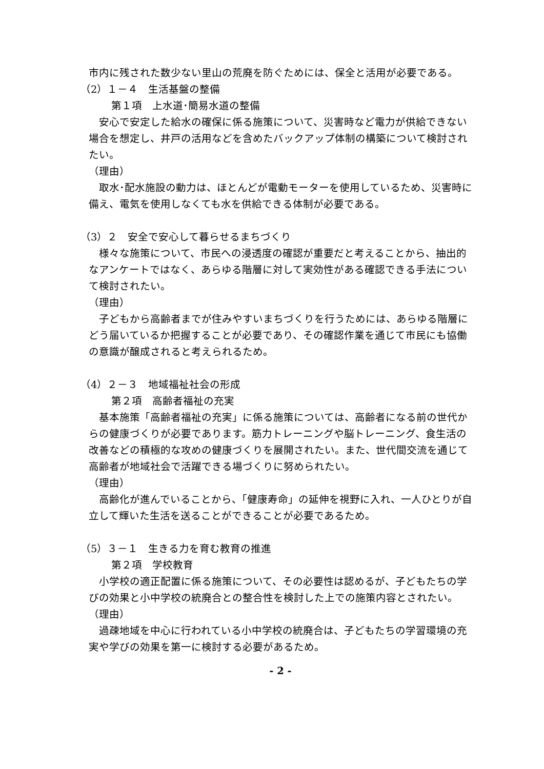市内に残された数少ない里山の荒廃を防ぐためには、保全と活用が必要である。
（2）１－４　生活基盤の整備
第１項　上水道･簡易水道の整備
　安心で安定した給水の確保に係る施策について、災害時など電力が供給できない場合を想定し、井戸の活用などを含めたバックアップ体制の構築について検討されたい。
（理由）
　取水･配水施設の動力は、ほとんどが電動モーターを使用しているため、災害時に備え、電気を使用しなくても水を供給できる体制が必要である。
（3）２　安全で安心して暮らせるまちづくり
　様々な施策について、市民への浸透度の確認が重要だと考えることから、抽出的なアンケートではなく、あらゆる階層に対して実効性がある確認できる手法について検討されたい。
（理由）
　子どもから高齢者までが住みやすいまちづくりを行うためには、あらゆる階層にどう届いているか把握することが必要であり、その確認作業を通じて市民にも協働の意識が醸成されると考えられるため。
（4）２－３　地域福祉社会の形成
第２項　高齢者福祉の充実
　基本施策「高齢者福祉の充実」に係る施策については、高齢者になる前の世代からの健康づくりが必要であります。筋力トレーニングや脳トレーニング、食生活の改善などの積極的な攻めの健康づくりを展開されたい。また、世代間交流を通じて高齢者が地域社会で活躍できる場づくりに努められたい。
（理由）
　高齢化が進んでいることから、「健康寿命」の延伸を視野に入れ、一人ひとりが自立して輝いた生活を送ることができることが必要であるため。
（5）３－１　生きる力を育む教育の推進
第２項　学校教育
　小学校の適正配置に係る施策について、その必要性は認めるが、子どもたちの学びの効果と小中学校の統廃合との整合性を検討した上での施策内容とされたい。
（理由）
　過疎地域を中心に行われている小中学校の統廃合は、子どもたちの学習環境の充実や学びの効果を第一に検討する必要があるため。
- 2 -